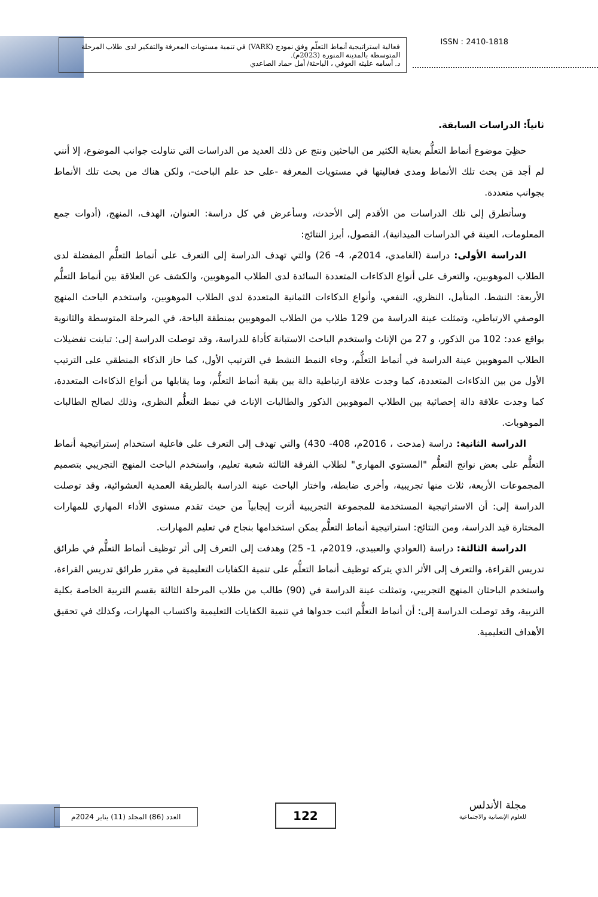فعالية استراتيجية أنماط التعلّم وفق نموذج (VARK) في تنمية مستويات المعرفة والتفكير لدى طلاب المرحلة المتوسطة بالمدينة المنورة (2023م).
د. أسامه عليثه العوفي ، الباحثة/ أمل حماد الصاعدي
ISSN : 2410-1818
ثانياً: الدراسات السابقة.
حظِيَ موضوع أنماط التعلُّم بعناية الكثير من الباحثين ونتج عن ذلك العديد من الدراسات التي تناولت جوانب الموضوع، إلا أنني لم أجد مَن بحث تلك الأنماط ومدى فعاليتها في مستويات المعرفة -على حد علم الباحث-، ولكن هناك من بحث تلك الأنماط بجوانب متعددة.
وسأتطرق إلى تلك الدراسات من الأقدم إلى الأحدث، وسأعرض في كل دراسة: العنوان، الهدف، المنهج، (أدوات جمع المعلومات، العينة في الدراسات الميدانية)، الفصول، أبرز النتائج:
الدراسة الأولى: دراسة (الغامدي، 2014م، 4- 26) والتي تهدف الدراسة إلى التعرف على أنماط التعلُّم المفضلة لدى الطلاب الموهوبين، والتعرف على أنواع الذكاءات المتعددة السائدة لدى الطلاب الموهوبين، والكشف عن العلاقة بين أنماط التعلُّم الأربعة: النشط، المتأمل، النظري، النفعي، وأنواع الذكاءات الثمانية المتعددة لدى الطلاب الموهوبين، واستخدم الباحث المنهج الوصفي الارتباطي، وتمثلت عينة الدراسة من 129 طلاب من الطلاب الموهوبين بمنطقة الباحة، في المرحلة المتوسطة والثانوية بواقع عدد: 102 من الذكور، و 27 من الإناث واستخدم الباحث الاستبانة كأداة للدراسة، وقد توصلت الدراسة إلى: تباينت تفضيلات الطلاب الموهوبين عينة الدراسة في أنماط التعلُّم، وجاء النمط النشط في الترتيب الأول، كما حاز الذكاء المنطقي على الترتيب الأول من بين الذكاءات المتعددة، كما وجدت علاقة ارتباطية دالة بين بقية أنماط التعلُّم، وما يقابلها من أنواع الذكاءات المتعددة، كما وجدت علاقة دالة إحصائية بين الطلاب الموهوبين الذكور والطالبات الإناث في نمط التعلُّم النظري، وذلك لصالح الطالبات الموهوبات.
الدراسة الثانية: دراسة (مدحت ، 2016م، 408- 430) والتي تهدف إلى التعرف على فاعلية استخدام إستراتيجية أنماط التعلُّم على بعض نواتج التعلُّم "المستوي المهاري" لطلاب الفرقة الثالثة شعبة تعليم، واستخدم الباحث المنهج التجريبي بتصميم المجموعات الأربعة، ثلاث منها تجريبية، وأخرى ضابطة، واختار الباحث عينة الدراسة بالطريقة العمدية العشوائية، وقد توصلت الدراسة إلى: أن الاستراتيجية المستخدمة للمجموعة التجريبية أثرت إيجابياً من حيث تقدم مستوى الأداء المهاري للمهارات المختارة قيد الدراسة، ومن النتائج: استراتيجية أنماط التعلُّم يمكن استخدامها بنجاح في تعليم المهارات.
الدراسة الثالثة: دراسة (العوادي والعبيدي، 2019م، 1- 25) وهدفت إلى التعرف إلى أثر توظيف أنماط التعلُّم في طرائق تدريس القراءة، والتعرف إلى الأثر الذي يتركه توظيف أنماط التعلُّم على تنمية الكفايات التعليمية في مقرر طرائق تدريس القراءة، واستخدم الباحثان المنهج التجريبي، وتمثلت عينة الدراسة في (90) طالب من طلاب المرحلة الثالثة بقسم التربية الخاصة بكلية التربية، وقد توصلت الدراسة إلى: أن أنماط التعلُّم اثبت جدواها في تنمية الكفايات التعليمية واكتساب المهارات، وكذلك في تحقيق الأهداف التعليمية.
مجلة الأندلس
للعلوم الإنسانية والاجتماعية
122
العدد (86) المجلد (11) يناير 2024م